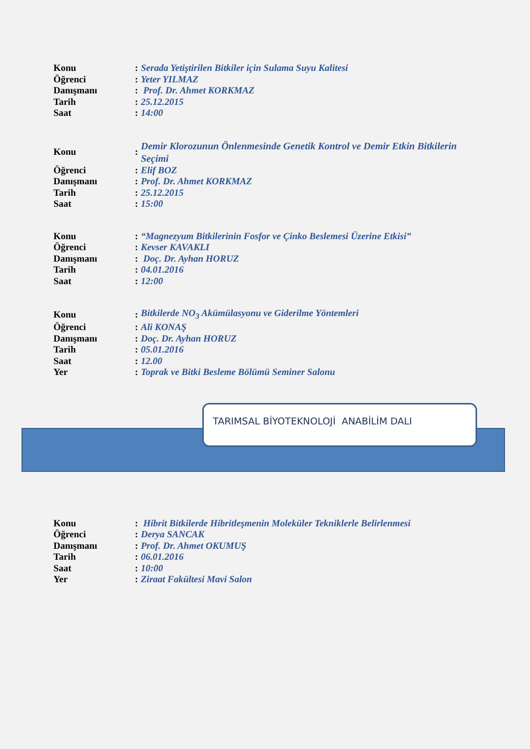| Konu | : | Serada Yetiştirilen Bitkiler için Sulama Suyu Kalitesi |
| Öğrenci | : | Yeter YILMAZ |
| Danışmanı | : | Prof. Dr. Ahmet KORKMAZ |
| Tarih | : | 25.12.2015 |
| Saat | : | 14:00 |
| Konu | : | Demir Klorozunun Önlenmesinde Genetik Kontrol ve Demir Etkin Bitkilerin Seçimi |
| Öğrenci | : | Elif BOZ |
| Danışmanı | : | Prof. Dr. Ahmet KORKMAZ |
| Tarih | : | 25.12.2015 |
| Saat | : | 15:00 |
| Konu | : | “Magnezyum Bitkilerinin Fosfor ve Çinko Beslemesi Üzerine Etkisi” |
| Öğrenci | : | Kevser KAVAKLI |
| Danışmanı | : | Doç. Dr. Ayhan HORUZ |
| Tarih | : | 04.01.2016 |
| Saat | : | 12:00 |
| Konu | : | Bitkilerde NO<sub>3</sub> Akümülasyonu ve Giderilme Yöntemleri |
| Öğrenci | : | Ali KONAŞ |
| Danışmanı | : | Doç. Dr. Ayhan HORUZ |
| Tarih | : | 05.01.2016 |
| Saat | : | 12.00 |
| Yer | : | Toprak ve Bitki Besleme Bölümü Seminer Salonu |
TARIMSAL BİYOTEKNOLOJİ ANABİLİM DALI
| Konu | : | Hibrit Bitkilerde Hibritleşmenin Moleküler Tekniklerle Belirlenmesi |
| Öğrenci | : | Derya SANCAK |
| Danışmanı | : | Prof. Dr. Ahmet OKUMUŞ |
| Tarih | : | 06.01.2016 |
| Saat | : | 10:00 |
| Yer | : | Ziraat Fakültesi Mavi Salon |